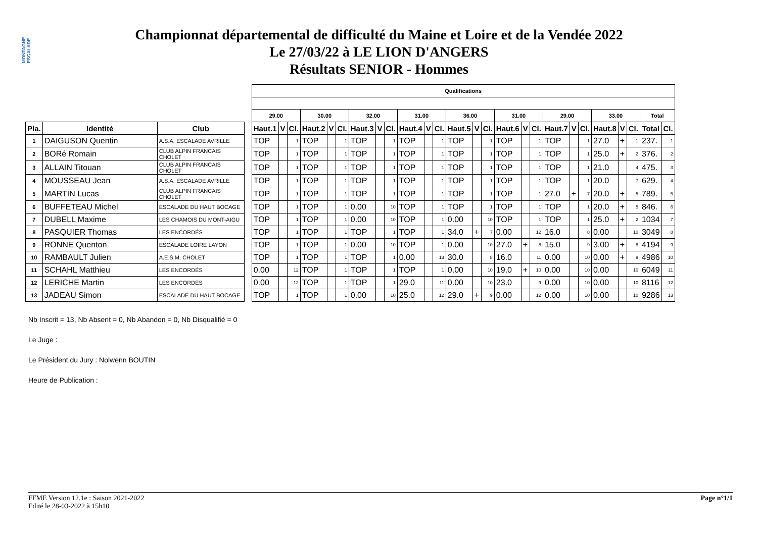MONTAGNE ESCALADE
Championnat départemental de difficulté du Maine et Loire et de la Vendée 2022
Le 27/03/22 à LE LION D'ANGERS
Résultats SENIOR - Hommes
| | | | | Qualifications | | | | | | | | | | | | | | | | | | | | | | | | | |
| | | | | 29.00 | | | 30.00 | | | 32.00 | | | 31.00 | | | 36.00 | | | 31.00 | | | 29.00 | | | 33.00 | | | Total | |
| Pla. | Identité | Club | | Haut.1 | V | Cl. | Haut.2 | V | Cl. | Haut.3 | V | Cl. | Haut.4 | V | Cl. | Haut.5 | V | Cl. | Haut.6 | V | Cl. | Haut.7 | V | Cl. | Haut.8 | V | Cl. | Total | Cl. |
| 1 | DAIGUSON Quentin | A.S.A. ESCALADE AVRILLE | | TOP | | 1 | TOP | | 1 | TOP | | 1 | TOP | | 1 | TOP | | 1 | TOP | | 1 | TOP | | 1 | 27.0 | + | 1 | 237. | 1 |
| 2 | BORé Romain | CLUB ALPIN FRANCAIS CHOLET | | TOP | | 1 | TOP | | 1 | TOP | | 1 | TOP | | 1 | TOP | | 1 | TOP | | 1 | TOP | | 1 | 25.0 | + | 2 | 376. | 2 |
| 3 | ALLAIN Titouan | CLUB ALPIN FRANCAIS CHOLET | | TOP | | 1 | TOP | | 1 | TOP | | 1 | TOP | | 1 | TOP | | 1 | TOP | | 1 | TOP | | 1 | 21.0 | | 4 | 475. | 3 |
| 4 | MOUSSEAU Jean | A.S.A. ESCALADE AVRILLE | | TOP | | 1 | TOP | | 1 | TOP | | 1 | TOP | | 1 | TOP | | 1 | TOP | | 1 | TOP | | 1 | 20.0 | | 7 | 629. | 4 |
| 5 | MARTIN Lucas | CLUB ALPIN FRANCAIS CHOLET | | TOP | | 1 | TOP | | 1 | TOP | | 1 | TOP | | 1 | TOP | | 1 | TOP | | 1 | 27.0 | + | 7 | 20.0 | + | 5 | 789. | 5 |
| 6 | BUFFETEAU Michel | ESCALADE DU HAUT BOCAGE | | TOP | | 1 | TOP | | 1 | 0.00 | | 10 | TOP | | 1 | TOP | | 1 | TOP | | 1 | TOP | | 1 | 20.0 | + | 5 | 846. | 6 |
| 7 | DUBELL Maxime | LES CHAMOIS DU MONT-AIGU | | TOP | | 1 | TOP | | 1 | 0.00 | | 10 | TOP | | 1 | 0.00 | | 10 | TOP | | 1 | TOP | | 1 | 25.0 | + | 2 | 1034 | 7 |
| 8 | PASQUIER Thomas | LES ENCORDÉS | | TOP | | 1 | TOP | | 1 | TOP | | 1 | TOP | | 1 | 34.0 | + | 7 | 0.00 | | 12 | 16.0 | | 8 | 0.00 | | 10 | 3049 | 8 |
| 9 | RONNE Quenton | ESCALADE LOIRE LAYON | | TOP | | 1 | TOP | | 1 | 0.00 | | 10 | TOP | | 1 | 0.00 | | 10 | 27.0 | + | 8 | 15.0 | | 9 | 3.00 | + | 8 | 4194 | 9 |
| 10 | RAMBAULT Julien | A.E.S.M. CHOLET | | TOP | | 1 | TOP | | 1 | TOP | | 1 | 0.00 | | 13 | 30.0 | | 8 | 16.0 | | 11 | 0.00 | | 10 | 0.00 | + | 9 | 4986 | 10 |
| 11 | SCHAHL Matthieu | LES ENCORDÉS | | 0.00 | | 12 | TOP | | 1 | TOP | | 1 | TOP | | 1 | 0.00 | | 10 | 19.0 | + | 10 | 0.00 | | 10 | 0.00 | | 10 | 6049 | 11 |
| 12 | LERICHE Martin | LES ENCORDÉS | | 0.00 | | 12 | TOP | | 1 | TOP | | 1 | 29.0 | | 11 | 0.00 | | 10 | 23.0 | | 9 | 0.00 | | 10 | 0.00 | | 10 | 8116 | 12 |
| 13 | JADEAU Simon | ESCALADE DU HAUT BOCAGE | | TOP | | 1 | TOP | | 1 | 0.00 | | 10 | 25.0 | | 12 | 29.0 | + | 9 | 0.00 | | 12 | 0.00 | | 10 | 0.00 | | 10 | 9286 | 13 |
Nb Inscrit = 13, Nb Absent = 0, Nb Abandon = 0, Nb Disqualifié = 0
Le Juge :
Le Président du Jury : Nolwenn BOUTIN
Heure de Publication :
Page n°1/1 FFME Version 12.1e : Saison 2021-2022
Edité le 28-03-2022 à 15h10